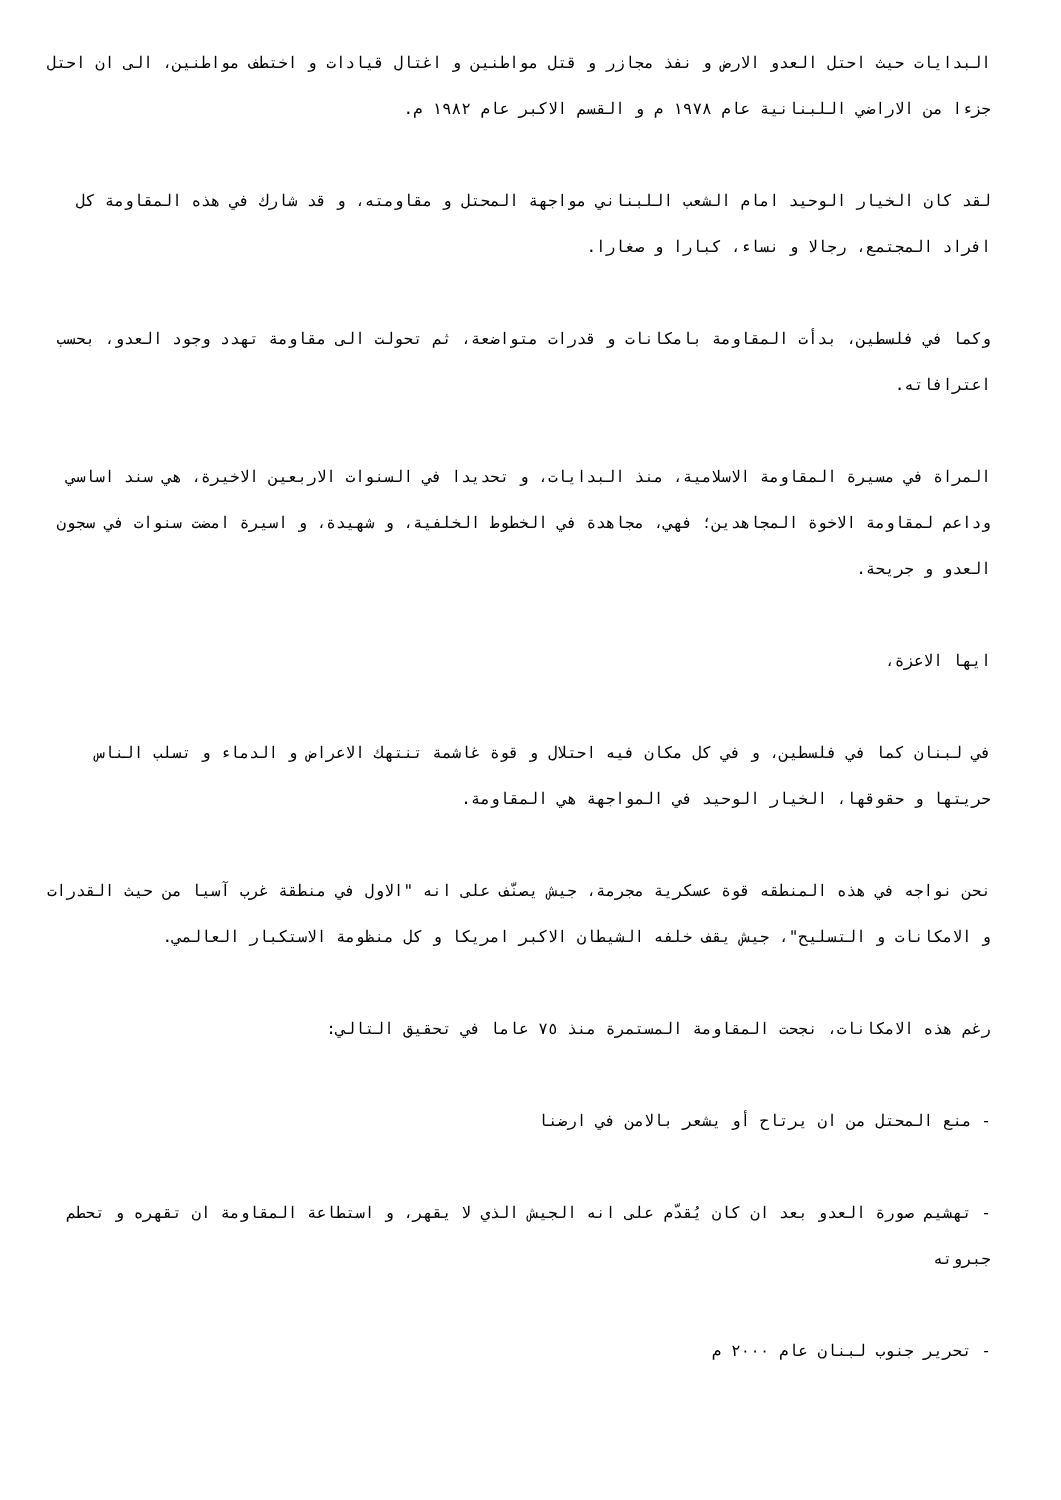البدايات حيث احتل العدو الارض و نفذ مجازر و قتل مواطنين و اغتال قيادات و اختطف مواطنين، الى ان احتل جزءا من الاراضي اللبنانية عام ١٩٧٨ م و القسم الاكبر عام ١٩٨٢ م.
لقد كان الخيار الوحيد امام الشعب اللبناني مواجهة المحتل و مقاومته، و قد شارك في هذه المقاومة كل افراد المجتمع، رجالا و نساء، كبارا و صغارا.
وكما في فلسطين، بدأت المقاومة بامكانات و قدرات متواضعة، ثم تحولت الى مقاومة تهدد وجود العدو، بحسب اعترافاته.
المراة في مسيرة المقاومة الاسلامية، منذ البدايات، و تحديدا في السنوات الاربعين الاخيرة، هي سند اساسي وداعم لمقاومة الاخوة المجاهدين؛ فهي، مجاهدة في الخطوط الخلفية، و شهيدة، و اسيرة امضت سنوات في سجون العدو و جريحة.
ايها الاعزة،
في لبنان كما في فلسطين، و في كل مكان فيه احتلال و قوة غاشمة تنتهك الاعراض و الدماء و تسلب الناس حريتها و حقوقها، الخيار الوحيد في المواجهة هي المقاومة.
نحن نواجه في هذه المنطقه قوة عسكرية مجرمة، جيش يصنّف على انه "الاول في منطقة غرب آسيا من حيث القدرات و الامكانات و التسليح"، جيش يقف خلفه الشيطان الاكبر امريكا و كل منظومة الاستكبار العالمي.
رغم هذه الامكانات، نجحت المقاومة المستمرة منذ ٧٥ عاما في تحقيق التالي:
- منع المحتل من ان يرتاح أو يشعر بالامن في ارضنا
- تهشيم صورة العدو بعد ان كان يُقدّم على انه الجيش الذي لا يقهر، و استطاعة المقاومة ان تقهره و تحطم جبروته
- تحرير جنوب لبنان عام ٢٠٠٠ م